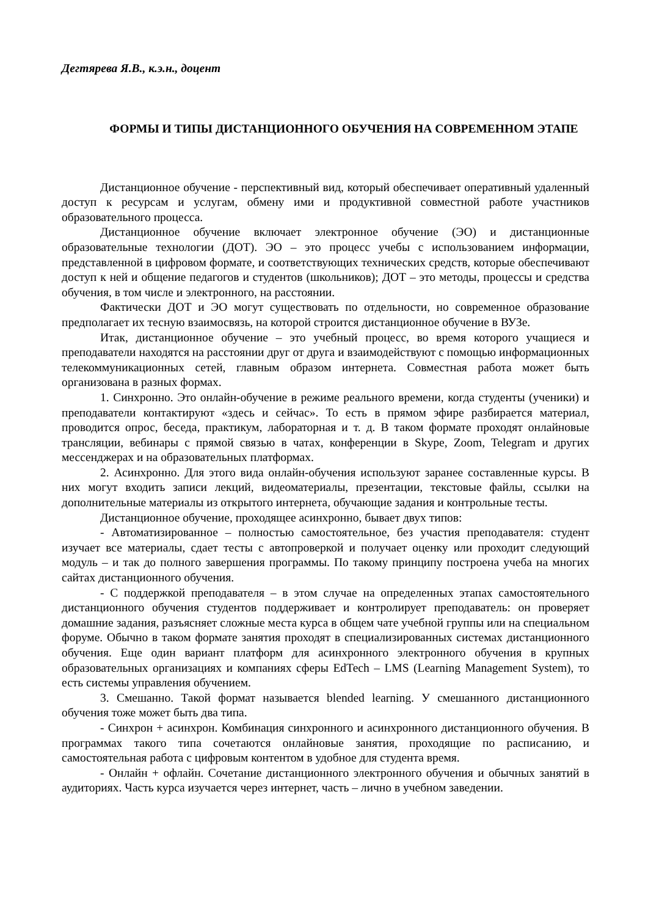Дегтярева Я.В., к.э.н., доцент
ФОРМЫ И ТИПЫ ДИСТАНЦИОННОГО ОБУЧЕНИЯ НА СОВРЕМЕННОМ ЭТАПЕ
Дистанционное обучение - перспективный вид, который обеспечивает оперативный удаленный доступ к ресурсам и услугам, обмену ими и продуктивной совместной работе участников образовательного процесса.
Дистанционное обучение включает электронное обучение (ЭО) и дистанционные образовательные технологии (ДОТ). ЭО – это процесс учебы с использованием информации, представленной в цифровом формате, и соответствующих технических средств, которые обеспечивают доступ к ней и общение педагогов и студентов (школьников); ДОТ – это методы, процессы и средства обучения, в том числе и электронного, на расстоянии.
Фактически ДОТ и ЭО могут существовать по отдельности, но современное образование предполагает их тесную взаимосвязь, на которой строится дистанционное обучение в ВУЗе.
Итак, дистанционное обучение – это учебный процесс, во время которого учащиеся и преподаватели находятся на расстоянии друг от друга и взаимодействуют с помощью информационных телекоммуникационных сетей, главным образом интернета. Совместная работа может быть организована в разных формах.
1. Синхронно. Это онлайн-обучение в режиме реального времени, когда студенты (ученики) и преподаватели контактируют «здесь и сейчас». То есть в прямом эфире разбирается материал, проводится опрос, беседа, практикум, лабораторная и т. д. В таком формате проходят онлайновые трансляции, вебинары с прямой связью в чатах, конференции в Skype, Zoom, Telegram и других мессенджерах и на образовательных платформах.
2. Асинхронно. Для этого вида онлайн-обучения используют заранее составленные курсы. В них могут входить записи лекций, видеоматериалы, презентации, текстовые файлы, ссылки на дополнительные материалы из открытого интернета, обучающие задания и контрольные тесты.
Дистанционное обучение, проходящее асинхронно, бывает двух типов:
- Автоматизированное – полностью самостоятельное, без участия преподавателя: студент изучает все материалы, сдает тесты с автопроверкой и получает оценку или проходит следующий модуль – и так до полного завершения программы. По такому принципу построена учеба на многих сайтах дистанционного обучения.
- С поддержкой преподавателя – в этом случае на определенных этапах самостоятельного дистанционного обучения студентов поддерживает и контролирует преподаватель: он проверяет домашние задания, разъясняет сложные места курса в общем чате учебной группы или на специальном форуме. Обычно в таком формате занятия проходят в специализированных системах дистанционного обучения. Еще один вариант платформ для асинхронного электронного обучения в крупных образовательных организациях и компаниях сферы EdTech – LMS (Learning Management System), то есть системы управления обучением.
3. Смешанно. Такой формат называется blended learning. У смешанного дистанционного обучения тоже может быть два типа.
- Синхрон + асинхрон. Комбинация синхронного и асинхронного дистанционного обучения. В программах такого типа сочетаются онлайновые занятия, проходящие по расписанию, и самостоятельная работа с цифровым контентом в удобное для студента время.
- Онлайн + офлайн. Сочетание дистанционного электронного обучения и обычных занятий в аудиториях. Часть курса изучается через интернет, часть – лично в учебном заведении.